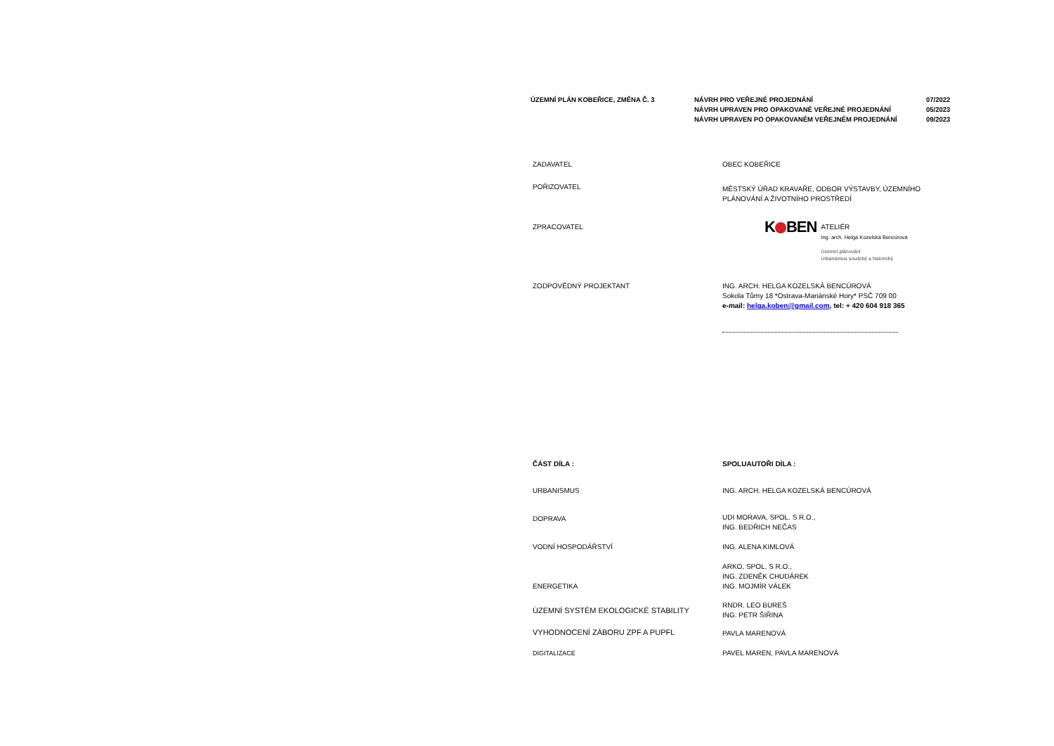ÚZEMNÍ PLÁN KOBEŘICE, ZMĚNA Č. 3 NÁVRH PRO VEŘEJNÉ PROJEDNÁNÍ
NÁVRH UPRAVEN PRO OPAKOVANÉ VEŘEJNÉ PROJEDNÁNÍ
NÁVRH UPRAVEN PO OPAKOVANÉM VEŘEJNÉM PROJEDNÁNÍ
07/2022
05/2023
09/2023
| ZADAVATEL | OBEC KOBEŘICE |
| POŘIZOVATEL | MĚSTSKÝ ÚŘAD KRAVAŘE, ODBOR VÝSTAVBY, ÚZEMNÍHO PLÁNOVÁNÍ A ŽIVOTNÍHO PROSTŘEDÍ |
| ZPRACOVATEL | K BEN ATELIÉR Ing. arch. Helga Kozelská Bencúrová Územní plánování Urbanismus soudobý a historický |
| ZODPOVĚDNÝ PROJEKTANT | ING. ARCH. HELGA KOZELSKÁ BENCÚROVÁ Sokola Tůmy 18 *Ostrava-Mariánské Hory* PSČ 709 00 e-mail: helga.koben@gmail.com , tel: + 420 604 918 365 |
| ČÁST DÍLA : | SPOLUAUTOŘI DÍLA : |
| URBANISMUS | ING. ARCH. HELGA KOZELSKÁ BENCÚROVÁ |
| DOPRAVA | UDI MORAVA, SPOL. S R.O., ING. BEDŘICH NEČAS |
| VODNÍ HOSPODÁŘSTVÍ | ING. ALENA KIMLOVÁ |
| ENERGETIKA | ARKO, SPOL. S R.O., ING. ZDENĚK CHUDÁREK ING. MOJMÍR VÁLEK |
| ÚZEMNÍ SYSTÉM EKOLOGICKÉ STABILITY | RNDR. LEO BUREŠ ING. PETR ŠIŘINA |
| VYHODNOCENÍ ZÁBORU ZPF A PUPFL | PAVLA MARENOVÁ |
| DIGITALIZACE | PAVEL MAREN, PAVLA MARENOVÁ |